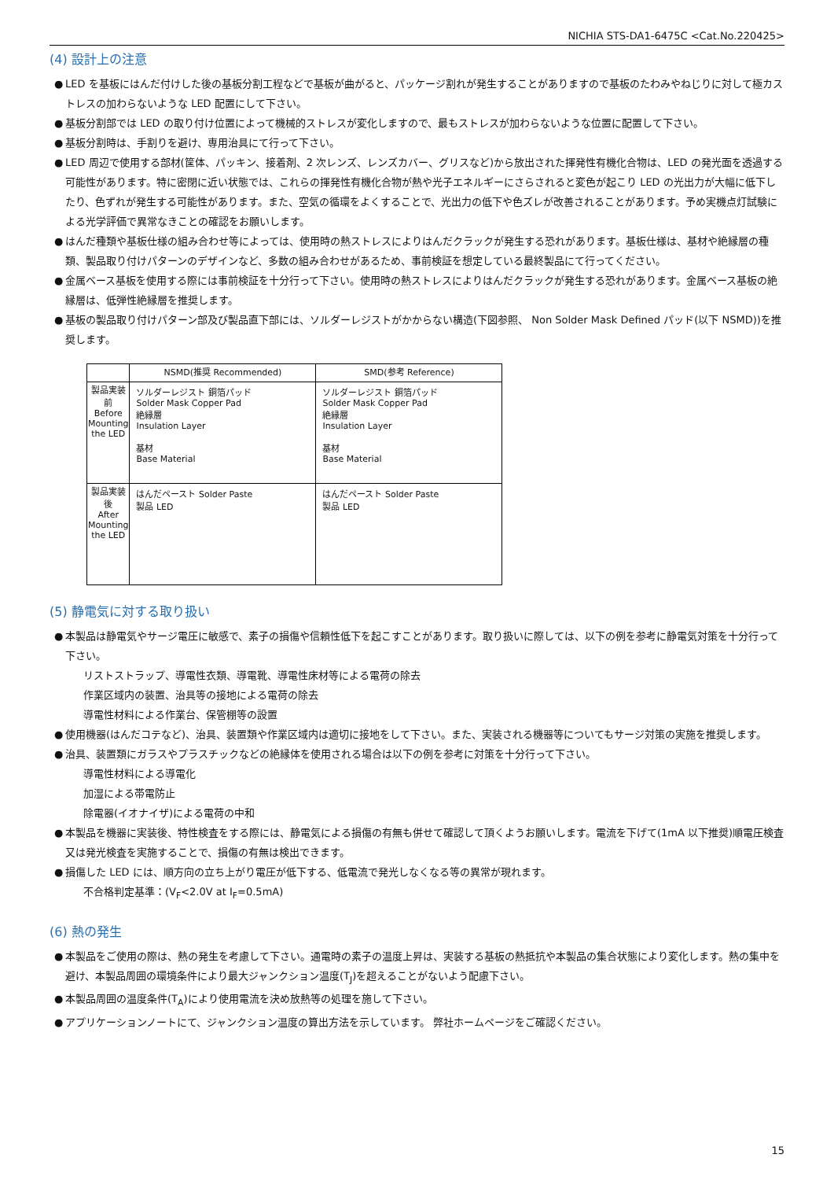NICHIA STS-DA1-6475C <Cat.No.220425>
(4) 設計上の注意
● LED を基板にはんだ付けした後の基板分割工程などで基板が曲がると、パッケージ割れが発生することがありますので基板のたわみやねじりに対して極カストレスの加わらないような LED 配置にして下さい。
● 基板分割部では LED の取り付け位置によって機械的ストレスが変化しますので、最もストレスが加わらないような位置に配置して下さい。
● 基板分割時は、手割りを避け、専用治具にて行って下さい。
● LED 周辺で使用する部材(筐体、パッキン、接着剤、2 次レンズ、レンズカバー、グリスなど)から放出された揮発性有機化合物は、LED の発光面を透過する可能性があります。特に密閉に近い状態では、これらの揮発性有機化合物が熱や光子エネルギーにさらされると変色が起こり LED の光出力が大幅に低下したり、色ずれが発生する可能性があります。また、空気の循環をよくすることで、光出力の低下や色ズレが改善されることがあります。予め実機点灯試験による光学評価で異常なきことの確認をお願いします。
● はんだ種類や基板仕様の組み合わせ等によっては、使用時の熱ストレスによりはんだクラックが発生する恐れがあります。基板仕様は、基材や絶縁層の種類、製品取り付けパターンのデザインなど、多数の組み合わせがあるため、事前検証を想定している最終製品にて行ってください。
● 金属ベース基板を使用する際には事前検証を十分行って下さい。使用時の熱ストレスによりはんだクラックが発生する恐れがあります。金属ベース基板の絶縁層は、低弾性絶縁層を推奨します。
● 基板の製品取り付けパターン部及び製品直下部には、ソルダーレジストがかからない構造(下図参照、 Non Solder Mask Defined パッド(以下 NSMD))を推奨します。
| | NSMD(推奨 Recommended) | SMD(参考 Reference) |
| --- | --- | --- |
| 製品実装前 Before Mounting the LED | ソルダーレジスト 銅箔パッド Solder Mask Copper Pad 絶縁層 Insulation Layer 基材 Base Material | ソルダーレジスト 銅箔パッド Solder Mask Copper Pad 絶縁層 Insulation Layer 基材 Base Material |
| 製品実装後 After Mounting the LED | はんだペースト Solder Paste 製品 LED | はんだペースト Solder Paste 製品 LED |
(5) 静電気に対する取り扱い
● 本製品は静電気やサージ電圧に敏感で、素子の損傷や信頼性低下を起こすことがあります。取り扱いに際しては、以下の例を参考に静電気対策を十分行って下さい。
リストストラップ、導電性衣類、導電靴、導電性床材等による電荷の除去
作業区域内の装置、治具等の接地による電荷の除去
導電性材料による作業台、保管棚等の設置
● 使用機器(はんだコテなど)、治具、装置類や作業区域内は適切に接地をして下さい。また、実装される機器等についてもサージ対策の実施を推奨します。
● 治具、装置類にガラスやプラスチックなどの絶縁体を使用される場合は以下の例を参考に対策を十分行って下さい。
導電性材料による導電化
加湿による帯電防止
除電器(イオナイザ)による電荷の中和
● 本製品を機器に実装後、特性検査をする際には、静電気による損傷の有無も併せて確認して頂くようお願いします。電流を下げて(1mA 以下推奨)順電圧検査又は発光検査を実施することで、損傷の有無は検出できます。
● 損傷した LED には、順方向の立ち上がり電圧が低下する、低電流で発光しなくなる等の異常が現れます。
不合格判定基準：(V<sub>F</sub><2.0V at I<sub>F</sub>=0.5mA)
(6) 熱の発生
● 本製品をご使用の際は、熱の発生を考慮して下さい。通電時の素子の温度上昇は、実装する基板の熱抵抗や本製品の集合状態により変化します。熱の集中を避け、本製品周囲の環境条件により最大ジャンクション温度(T<sub>J</sub>)を超えることがないよう配慮下さい。
● 本製品周囲の温度条件(T<sub>A</sub>)により使用電流を決め放熱等の処理を施して下さい。
● アプリケーションノートにて、ジャンクション温度の算出方法を示しています。 弊社ホームページをご確認ください。
15